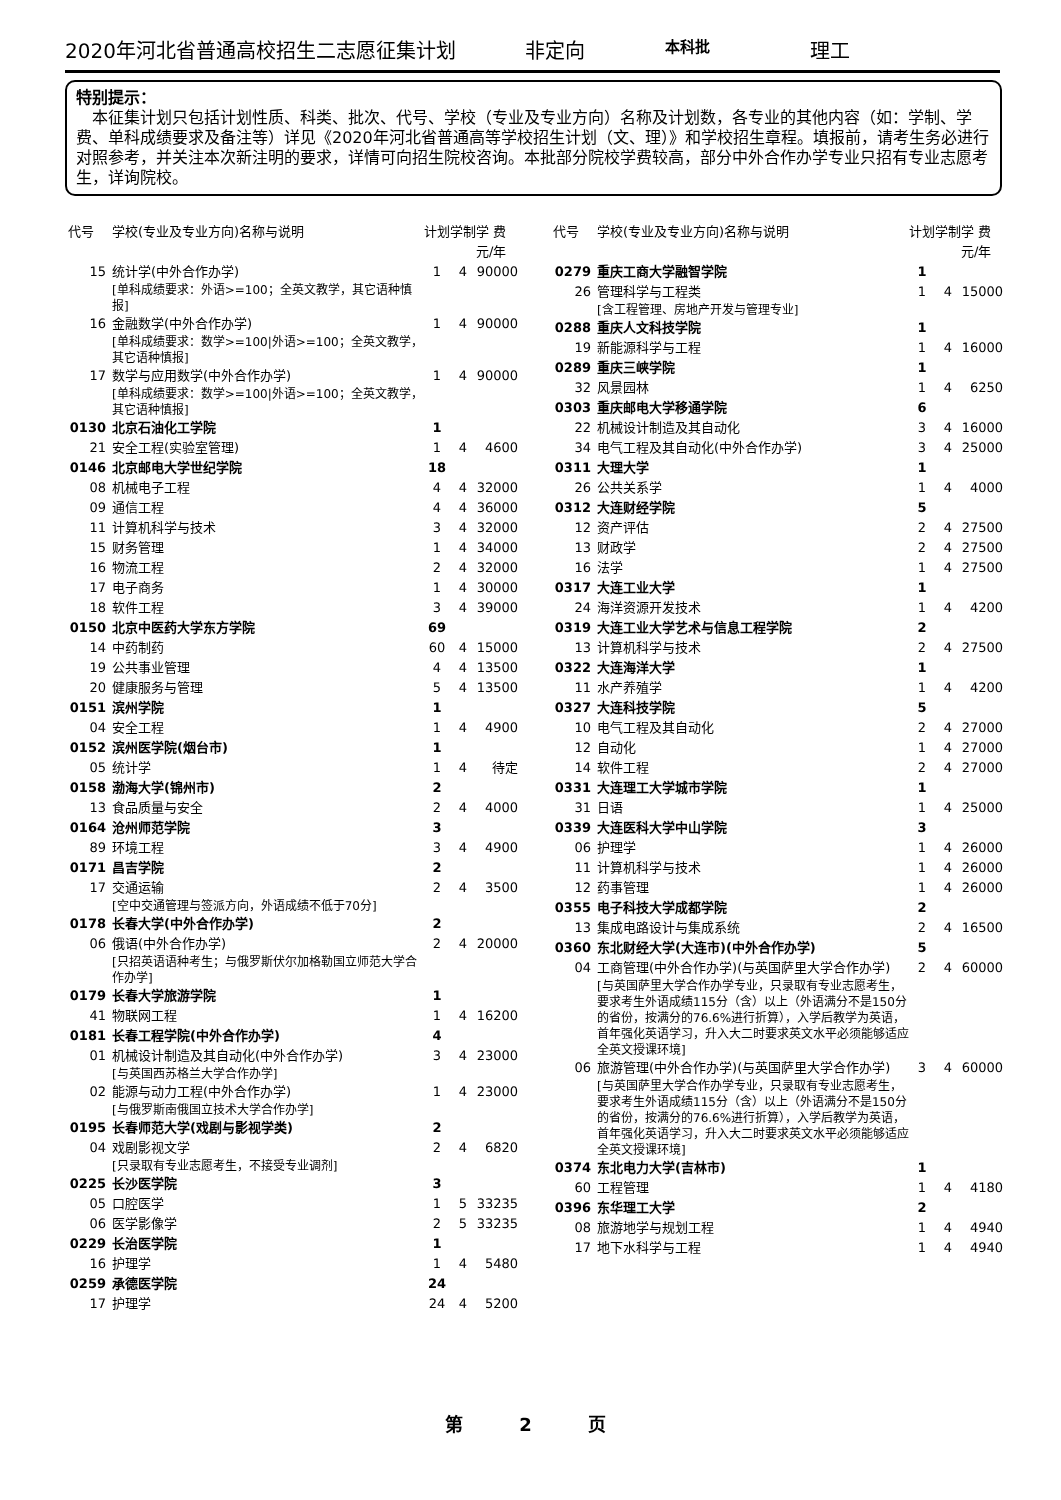2020年河北省普通高校招生二志愿征集计划 非定向 本科批 理工
特别提示：
　本征集计划只包括计划性质、科类、批次、代号、学校（专业及专业方向）名称及计划数，各专业的其他内容（如：学制、学费、单科成绩要求及备注等）详见《2020年河北省普通高等学校招生计划（文、理）》和学校招生章程。填报前，请考生务必进行对照参考，并关注本次新注明的要求，详情可向招生院校咨询。本批部分院校学费较高，部分中外合作办学专业只招有专业志愿考生，详询院校。
| 代号 | 学校(专业及专业方向)名称与说明 | 计划 | 学制 | 学 费 元/年 |
| --- | --- | --- | --- | --- |
| 15 | 统计学(中外合作办学) [单科成绩要求：外语>=100；全英文教学，其它语种慎报] | 1 | 4 | 90000 |
| 16 | 金融数学(中外合作办学) [单科成绩要求：数学>=100/外语>=100；全英文教学，其它语种慎报] | 1 | 4 | 90000 |
| 17 | 数学与应用数学(中外合作办学) [单科成绩要求：数学>=100/外语>=100；全英文教学，其它语种慎报] | 1 | 4 | 90000 |
| 0130 | 北京石油化工学院 | 1 | | |
| 21 | 安全工程(实验室管理) | 1 | 4 | 4600 |
| 0146 | 北京邮电大学世纪学院 | 18 | | |
| 08 | 机械电子工程 | 4 | 4 | 32000 |
| 09 | 通信工程 | 4 | 4 | 36000 |
| 11 | 计算机科学与技术 | 3 | 4 | 32000 |
| 15 | 财务管理 | 1 | 4 | 34000 |
| 16 | 物流工程 | 2 | 4 | 32000 |
| 17 | 电子商务 | 1 | 4 | 30000 |
| 18 | 软件工程 | 3 | 4 | 39000 |
| 0150 | 北京中医药大学东方学院 | 69 | | |
| 14 | 中药制药 | 60 | 4 | 15000 |
| 19 | 公共事业管理 | 4 | 4 | 13500 |
| 20 | 健康服务与管理 | 5 | 4 | 13500 |
| 0151 | 滨州学院 | 1 | | |
| 04 | 安全工程 | 1 | 4 | 4900 |
| 0152 | 滨州医学院(烟台市) | 1 | | |
| 05 | 统计学 | 1 | 4 | 待定 |
| 0158 | 渤海大学(锦州市) | 2 | | |
| 13 | 食品质量与安全 | 2 | 4 | 4000 |
| 0164 | 沧州师范学院 | 3 | | |
| 89 | 环境工程 | 3 | 4 | 4900 |
| 0171 | 昌吉学院 | 2 | | |
| 17 | 交通运输 [空中交通管理与签派方向，外语成绩不低于70分] | 2 | 4 | 3500 |
| 0178 | 长春大学(中外合作办学) | 2 | | |
| 06 | 俄语(中外合作办学) [只招英语语种考生；与俄罗斯伏尔加格勒国立师范大学合作办学] | 2 | 4 | 20000 |
| 0179 | 长春大学旅游学院 | 1 | | |
| 41 | 物联网工程 | 1 | 4 | 16200 |
| 0181 | 长春工程学院(中外合作办学) | 4 | | |
| 01 | 机械设计制造及其自动化(中外合作办学) [与英国西苏格兰大学合作办学] | 3 | 4 | 23000 |
| 02 | 能源与动力工程(中外合作办学) [与俄罗斯南俄国立技术大学合作办学] | 1 | 4 | 23000 |
| 0195 | 长春师范大学(戏剧与影视学类) | 2 | | |
| 04 | 戏剧影视文学 [只录取有专业志愿考生，不接受专业调剂] | 2 | 4 | 6820 |
| 0225 | 长沙医学院 | 3 | | |
| 05 | 口腔医学 | 1 | 5 | 33235 |
| 06 | 医学影像学 | 2 | 5 | 33235 |
| 0229 | 长治医学院 | 1 | | |
| 16 | 护理学 | 1 | 4 | 5480 |
| 0259 | 承德医学院 | 24 | | |
| 17 | 护理学 | 24 | 4 | 5200 |
| 代号 | 学校(专业及专业方向)名称与说明 | 计划 | 学制 | 学 费 元/年 |
| --- | --- | --- | --- | --- |
| 0279 | 重庆工商大学融智学院 | 1 | | |
| 26 | 管理科学与工程类 [含工程管理、房地产开发与管理专业] | 1 | 4 | 15000 |
| 0288 | 重庆人文科技学院 | 1 | | |
| 19 | 新能源科学与工程 | 1 | 4 | 16000 |
| 0289 | 重庆三峡学院 | 1 | | |
| 32 | 风景园林 | 1 | 4 | 6250 |
| 0303 | 重庆邮电大学移通学院 | 6 | | |
| 22 | 机械设计制造及其自动化 | 3 | 4 | 16000 |
| 34 | 电气工程及其自动化(中外合作办学) | 3 | 4 | 25000 |
| 0311 | 大理大学 | 1 | | |
| 26 | 公共关系学 | 1 | 4 | 4000 |
| 0312 | 大连财经学院 | 5 | | |
| 12 | 资产评估 | 2 | 4 | 27500 |
| 13 | 财政学 | 2 | 4 | 27500 |
| 16 | 法学 | 1 | 4 | 27500 |
| 0317 | 大连工业大学 | 1 | | |
| 24 | 海洋资源开发技术 | 1 | 4 | 4200 |
| 0319 | 大连工业大学艺术与信息工程学院 | 2 | | |
| 13 | 计算机科学与技术 | 2 | 4 | 27500 |
| 0322 | 大连海洋大学 | 1 | | |
| 11 | 水产养殖学 | 1 | 4 | 4200 |
| 0327 | 大连科技学院 | 5 | | |
| 10 | 电气工程及其自动化 | 2 | 4 | 27000 |
| 12 | 自动化 | 1 | 4 | 27000 |
| 14 | 软件工程 | 2 | 4 | 27000 |
| 0331 | 大连理工大学城市学院 | 1 | | |
| 31 | 日语 | 1 | 4 | 25000 |
| 0339 | 大连医科大学中山学院 | 3 | | |
| 06 | 护理学 | 1 | 4 | 26000 |
| 11 | 计算机科学与技术 | 1 | 4 | 26000 |
| 12 | 药事管理 | 1 | 4 | 26000 |
| 0355 | 电子科技大学成都学院 | 2 | | |
| 13 | 集成电路设计与集成系统 | 2 | 4 | 16500 |
| 0360 | 东北财经大学(大连市)(中外合作办学) | 5 | | |
| 04 | 工商管理(中外合作办学)(与英国萨里大学合作办学) [与英国萨里大学合作办学专业，只录取有专业志愿考生，要求考生外语成绩115分（含）以上（外语满分不是150分的省份，按满分的76.6%进行折算），入学后教学为英语，首年强化英语学习，升入大二时要求英文水平必须能够适应全英文授课环境] | 2 | 4 | 60000 |
| 06 | 旅游管理(中外合作办学)(与英国萨里大学合作办学) [与英国萨里大学合作办学专业，只录取有专业志愿考生，要求考生外语成绩115分（含）以上（外语满分不是150分的省份，按满分的76.6%进行折算），入学后教学为英语，首年强化英语学习，升入大二时要求英文水平必须能够适应全英文授课环境] | 3 | 4 | 60000 |
| 0374 | 东北电力大学(吉林市) | 1 | | |
| 60 | 工程管理 | 1 | 4 | 4180 |
| 0396 | 东华理工大学 | 2 | | |
| 08 | 旅游地学与规划工程 | 1 | 4 | 4940 |
| 17 | 地下水科学与工程 | 1 | 4 | 4940 |
第 2 页